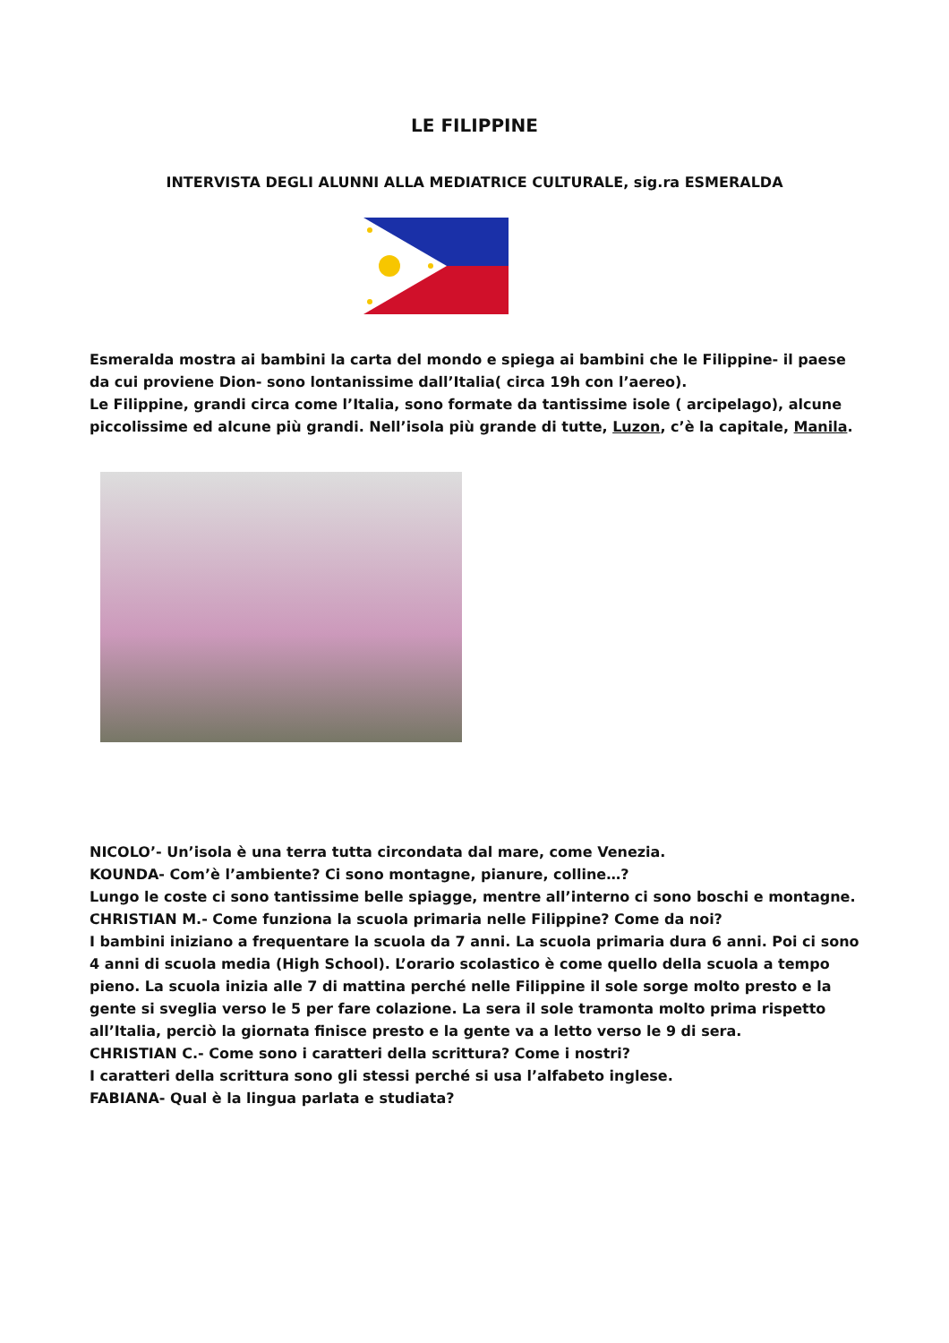LE FILIPPINE
INTERVISTA DEGLI ALUNNI ALLA MEDIATRICE CULTURALE, sig.ra ESMERALDA
Esmeralda mostra ai bambini la carta del mondo e spiega ai bambini che le Filippine- il paese da cui proviene Dion- sono lontanissime dall’Italia( circa 19h con l’aereo).
Le Filippine, grandi circa come l’Italia, sono formate da tantissime isole ( arcipelago), alcune piccolissime ed alcune più grandi. Nell’isola più grande di tutte, Luzon, c’è la capitale, Manila.
NICOLO’- Un’isola è una terra tutta circondata dal mare, come Venezia.
KOUNDA- Com’è l’ambiente? Ci sono montagne, pianure, colline…?
Lungo le coste ci sono tantissime belle spiagge, mentre all’interno ci sono boschi e montagne.
CHRISTIAN M.- Come funziona la scuola primaria nelle Filippine? Come da noi?
I bambini iniziano a frequentare la scuola da 7 anni. La scuola primaria dura 6 anni. Poi ci sono 4 anni di scuola media (High School). L’orario scolastico è come quello della scuola a tempo pieno. La scuola inizia alle 7 di mattina perché nelle Filippine il sole sorge molto presto e la gente si sveglia verso le 5 per fare colazione. La sera il sole tramonta molto prima rispetto all’Italia, perciò la giornata finisce presto e la gente va a letto verso le 9 di sera.
CHRISTIAN C.- Come sono i caratteri della scrittura? Come i nostri?
I caratteri della scrittura sono gli stessi perché si usa l’alfabeto inglese.
FABIANA- Qual è la lingua parlata e studiata?